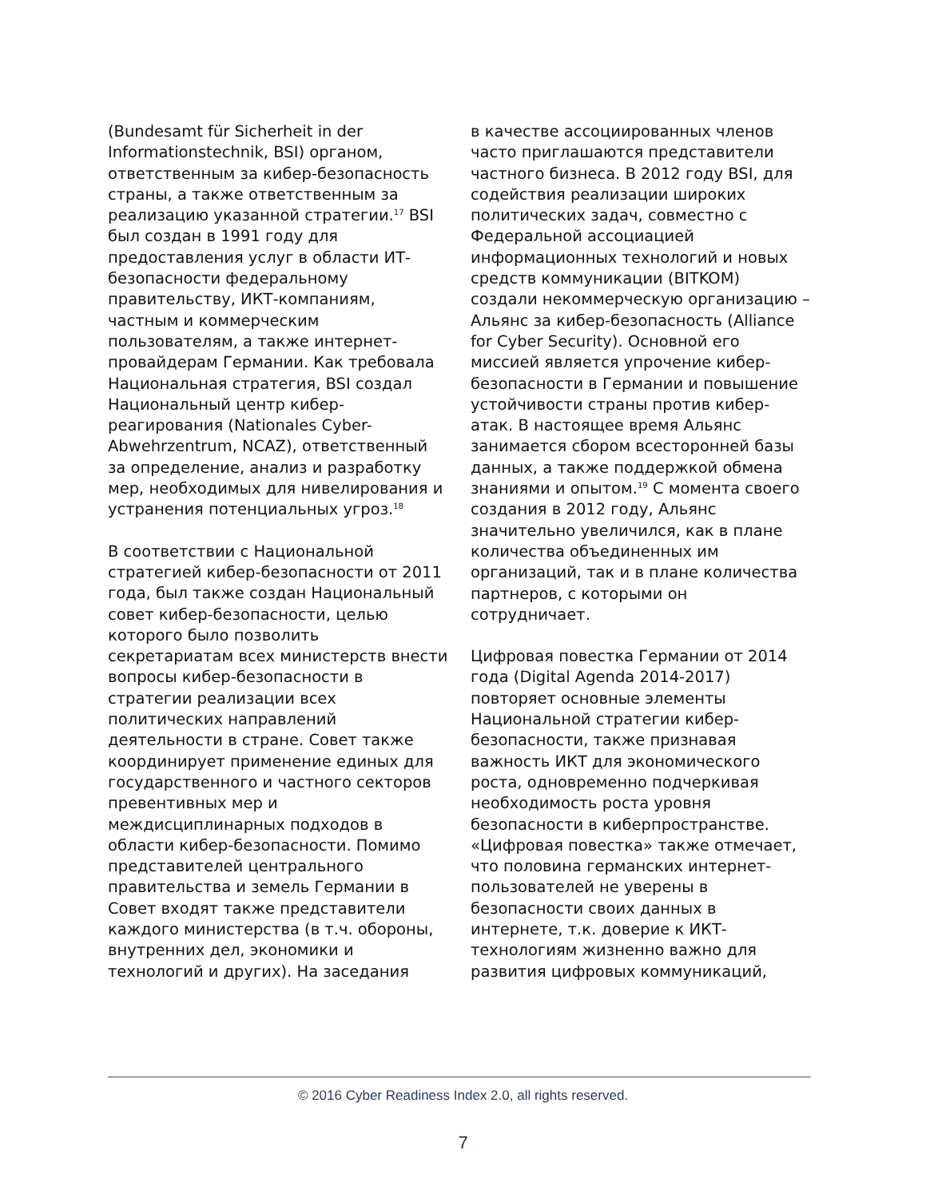(Bundesamt für Sicherheit in der Informationstechnik, BSI) органом, ответственным за кибер-безопасность страны, а также ответственным за реализацию указанной стратегии.<sup>17</sup> BSI был создан в 1991 году для предоставления услуг в области ИТ-безопасности федеральному правительству, ИКТ-компаниям, частным и коммерческим пользователям, а также интернет-провайдерам Германии. Как требовала Национальная стратегия, BSI создал Национальный центр кибер-реагирования (Nationales Cyber-Abwehrzentrum, NCAZ), ответственный за определение, анализ и разработку мер, необходимых для нивелирования и устранения потенциальных угроз.<sup>18</sup>
В соответствии с Национальной стратегией кибер-безопасности от 2011 года, был также создан Национальный совет кибер-безопасности, целью которого было позволить секретариатам всех министерств внести вопросы кибер-безопасности в стратегии реализации всех политических направлений деятельности в стране. Совет также координирует применение единых для государственного и частного секторов превентивных мер и междисциплинарных подходов в области кибер-безопасности. Помимо представителей центрального правительства и земель Германии в Совет входят также представители каждого министерства (в т.ч. обороны, внутренних дел, экономики и технологий и других). На заседания
в качестве ассоциированных членов часто приглашаются представители частного бизнеса. В 2012 году BSI, для содействия реализации широких политических задач, совместно с Федеральной ассоциацией информационных технологий и новых средств коммуникации (BITKOM) создали некоммерческую организацию – Альянс за кибер-безопасность (Alliance for Cyber Security). Основной его миссией является упрочение кибер-безопасности в Германии и повышение устойчивости страны против кибер-атак. В настоящее время Альянс занимается сбором всесторонней базы данных, а также поддержкой обмена знаниями и опытом.<sup>19</sup> С момента своего создания в 2012 году, Альянс значительно увеличился, как в плане количества объединенных им организаций, так и в плане количества партнеров, с которыми он сотрудничает.
Цифровая повестка Германии от 2014 года (Digital Agenda 2014-2017) повторяет основные элементы Национальной стратегии кибер-безопасности, также признавая важность ИКТ для экономического роста, одновременно подчеркивая необходимость роста уровня безопасности в киберпространстве. «Цифровая повестка» также отмечает, что половина германских интернет-пользователей не уверены в безопасности своих данных в интернете, т.к. доверие к ИКТ-технологиям жизненно важно для развития цифровых коммуникаций,
© 2016 Cyber Readiness Index 2.0, all rights reserved.
7